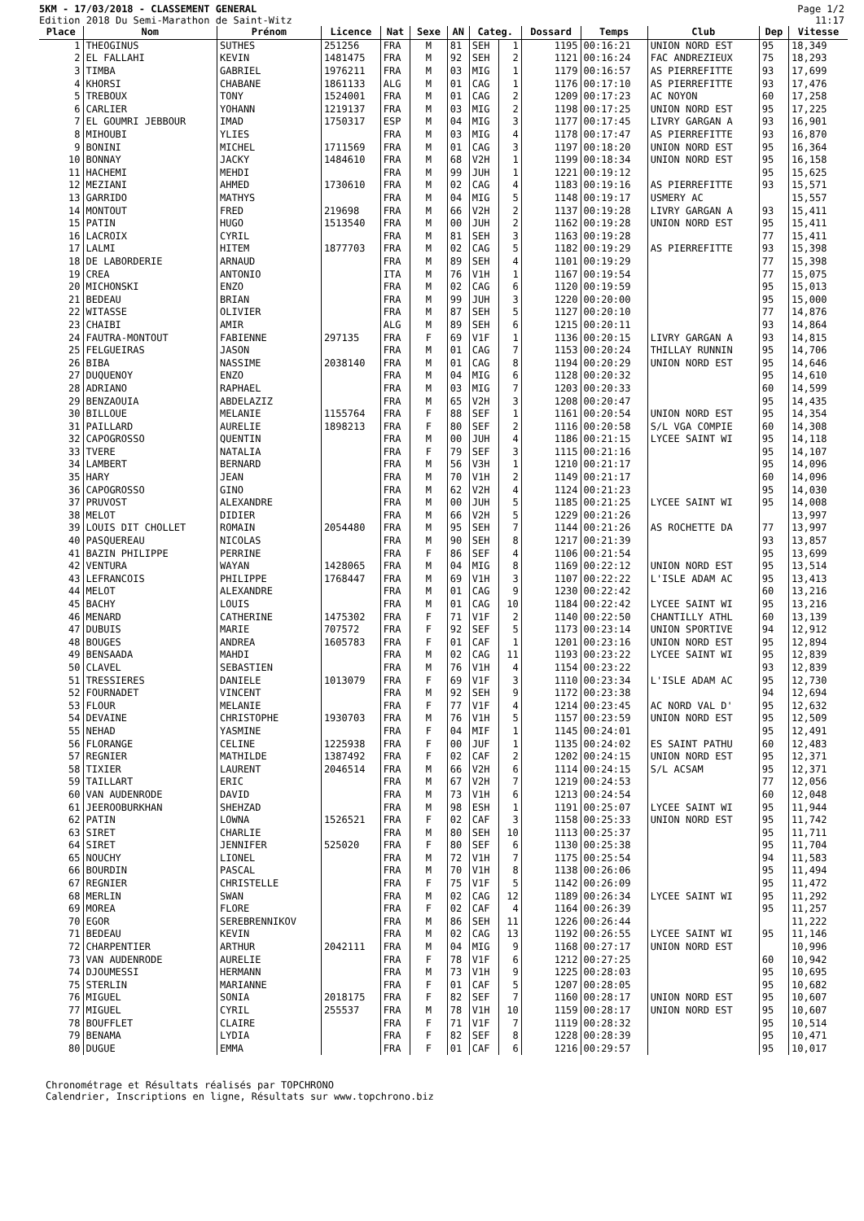5KM - 17/03/2018 - CLASSEMENT GENERAL
Edition 2018 Du Semi-Marathon de Saint-Witz
Page 1/2
11:17
| Place | Nom | Prénom | Licence | Nat | Sexe | AN | Categ. | | Dossard | Temps | Club | Dep | Vitesse |
| --- | --- | --- | --- | --- | --- | --- | --- | --- | --- | --- | --- | --- | --- |
| 1 | THEOGINUS | SUTHES | 251256 | FRA | M | 81 | SEH | 1 | 1195 | 00:16:21 | UNION NORD EST | 95 | 18,349 |
| 2 | EL FALLAHI | KEVIN | 1481475 | FRA | M | 92 | SEH | 2 | 1121 | 00:16:24 | FAC ANDREZIEUX | 75 | 18,293 |
| 3 | TIMBA | GABRIEL | 1976211 | FRA | M | 03 | MIG | 1 | 1179 | 00:16:57 | AS PIERREFITTE | 93 | 17,699 |
| 4 | KHORSI | CHABANE | 1861133 | ALG | M | 01 | CAG | 1 | 1176 | 00:17:10 | AS PIERREFITTE | 93 | 17,476 |
| 5 | TREBOUX | TONY | 1524001 | FRA | M | 01 | CAG | 2 | 1209 | 00:17:23 | AC NOYON | 60 | 17,258 |
| 6 | CARLIER | YOHANN | 1219137 | FRA | M | 03 | MIG | 2 | 1198 | 00:17:25 | UNION NORD EST | 95 | 17,225 |
| 7 | EL GOUMRI JEBBOUR | IMAD | 1750317 | ESP | M | 04 | MIG | 3 | 1177 | 00:17:45 | LIVRY GARGAN A | 93 | 16,901 |
| 8 | MIHOUBI | YLIES | | FRA | M | 03 | MIG | 4 | 1178 | 00:17:47 | AS PIERREFITTE | 93 | 16,870 |
| 9 | BONINI | MICHEL | 1711569 | FRA | M | 01 | CAG | 3 | 1197 | 00:18:20 | UNION NORD EST | 95 | 16,364 |
| 10 | BONNAY | JACKY | 1484610 | FRA | M | 68 | V2H | 1 | 1199 | 00:18:34 | UNION NORD EST | 95 | 16,158 |
| 11 | HACHEMI | MEHDI | | FRA | M | 99 | JUH | 1 | 1221 | 00:19:12 | | 95 | 15,625 |
| 12 | MEZIANI | AHMED | 1730610 | FRA | M | 02 | CAG | 4 | 1183 | 00:19:16 | AS PIERREFITTE | 93 | 15,571 |
| 13 | GARRIDO | MATHYS | | FRA | M | 04 | MIG | 5 | 1148 | 00:19:17 | USMERY AC | | 15,557 |
| 14 | MONTOUT | FRED | 219698 | FRA | M | 66 | V2H | 2 | 1137 | 00:19:28 | LIVRY GARGAN A | 93 | 15,411 |
| 15 | PATIN | HUGO | 1513540 | FRA | M | 00 | JUH | 2 | 1162 | 00:19:28 | UNION NORD EST | 95 | 15,411 |
| 16 | LACROIX | CYRIL | | FRA | M | 81 | SEH | 3 | 1163 | 00:19:28 | | 77 | 15,411 |
| 17 | LALMI | HITEM | 1877703 | FRA | M | 02 | CAG | 5 | 1182 | 00:19:29 | AS PIERREFITTE | 93 | 15,398 |
| 18 | DE LABORDERIE | ARNAUD | | FRA | M | 89 | SEH | 4 | 1101 | 00:19:29 | | 77 | 15,398 |
| 19 | CREA | ANTONIO | | ITA | M | 76 | V1H | 1 | 1167 | 00:19:54 | | 77 | 15,075 |
| 20 | MICHONSKI | ENZO | | FRA | M | 02 | CAG | 6 | 1120 | 00:19:59 | | 95 | 15,013 |
| 21 | BEDEAU | BRIAN | | FRA | M | 99 | JUH | 3 | 1220 | 00:20:00 | | 95 | 15,000 |
| 22 | WITASSE | OLIVIER | | FRA | M | 87 | SEH | 5 | 1127 | 00:20:10 | | 77 | 14,876 |
| 23 | CHAIBI | AMIR | | ALG | M | 89 | SEH | 6 | 1215 | 00:20:11 | | 93 | 14,864 |
| 24 | FAUTRA-MONTOUT | FABIENNE | 297135 | FRA | F | 69 | V1F | 1 | 1136 | 00:20:15 | LIVRY GARGAN A | 93 | 14,815 |
| 25 | FELGUEIRAS | JASON | | FRA | M | 01 | CAG | 7 | 1153 | 00:20:24 | THILLAY RUNNIN | 95 | 14,706 |
| 26 | BIBA | NASSIME | 2038140 | FRA | M | 01 | CAG | 8 | 1194 | 00:20:29 | UNION NORD EST | 95 | 14,646 |
| 27 | DUQUENOY | ENZO | | FRA | M | 04 | MIG | 6 | 1128 | 00:20:32 | | 95 | 14,610 |
| 28 | ADRIANO | RAPHAEL | | FRA | M | 03 | MIG | 7 | 1203 | 00:20:33 | | 60 | 14,599 |
| 29 | BENZAOUIA | ABDELAZIZ | | FRA | M | 65 | V2H | 3 | 1208 | 00:20:47 | | 95 | 14,435 |
| 30 | BILLOUE | MELANIE | 1155764 | FRA | F | 88 | SEF | 1 | 1161 | 00:20:54 | UNION NORD EST | 95 | 14,354 |
| 31 | PAILLARD | AURELIE | 1898213 | FRA | F | 80 | SEF | 2 | 1116 | 00:20:58 | S/L VGA COMPIE | 60 | 14,308 |
| 32 | CAPOGROSSO | QUENTIN | | FRA | M | 00 | JUH | 4 | 1186 | 00:21:15 | LYCEE SAINT WI | 95 | 14,118 |
| 33 | TVERE | NATALIA | | FRA | F | 79 | SEF | 3 | 1115 | 00:21:16 | | 95 | 14,107 |
| 34 | LAMBERT | BERNARD | | FRA | M | 56 | V3H | 1 | 1210 | 00:21:17 | | 95 | 14,096 |
| 35 | HARY | JEAN | | FRA | M | 70 | V1H | 2 | 1149 | 00:21:17 | | 60 | 14,096 |
| 36 | CAPOGROSSO | GINO | | FRA | M | 62 | V2H | 4 | 1124 | 00:21:23 | | 95 | 14,030 |
| 37 | PRUVOST | ALEXANDRE | | FRA | M | 00 | JUH | 5 | 1185 | 00:21:25 | LYCEE SAINT WI | 95 | 14,008 |
| 38 | MELOT | DIDIER | | FRA | M | 66 | V2H | 5 | 1229 | 00:21:26 | | | 13,997 |
| 39 | LOUIS DIT CHOLLET | ROMAIN | 2054480 | FRA | M | 95 | SEH | 7 | 1144 | 00:21:26 | AS ROCHETTE DA | 77 | 13,997 |
| 40 | PASQUEREAU | NICOLAS | | FRA | M | 90 | SEH | 8 | 1217 | 00:21:39 | | 93 | 13,857 |
| 41 | BAZIN PHILIPPE | PERRINE | | FRA | F | 86 | SEF | 4 | 1106 | 00:21:54 | | 95 | 13,699 |
| 42 | VENTURA | WAYAN | 1428065 | FRA | M | 04 | MIG | 8 | 1169 | 00:22:12 | UNION NORD EST | 95 | 13,514 |
| 43 | LEFRANCOIS | PHILIPPE | 1768447 | FRA | M | 69 | V1H | 3 | 1107 | 00:22:22 | L'ISLE ADAM AC | 95 | 13,413 |
| 44 | MELOT | ALEXANDRE | | FRA | M | 01 | CAG | 9 | 1230 | 00:22:42 | | 60 | 13,216 |
| 45 | BACHY | LOUIS | | FRA | M | 01 | CAG | 10 | 1184 | 00:22:42 | LYCEE SAINT WI | 95 | 13,216 |
| 46 | MENARD | CATHERINE | 1475302 | FRA | F | 71 | V1F | 2 | 1140 | 00:22:50 | CHANTILLY ATHL | 60 | 13,139 |
| 47 | DUBUIS | MARIE | 707572 | FRA | F | 92 | SEF | 5 | 1173 | 00:23:14 | UNION SPORTIVE | 94 | 12,912 |
| 48 | BOUGES | ANDREA | 1605783 | FRA | F | 01 | CAF | 1 | 1201 | 00:23:16 | UNION NORD EST | 95 | 12,894 |
| 49 | BENSAADA | MAHDI | | FRA | M | 02 | CAG | 11 | 1193 | 00:23:22 | LYCEE SAINT WI | 95 | 12,839 |
| 50 | CLAVEL | SEBASTIEN | | FRA | M | 76 | V1H | 4 | 1154 | 00:23:22 | | 93 | 12,839 |
| 51 | TRESSIERES | DANIELE | 1013079 | FRA | F | 69 | V1F | 3 | 1110 | 00:23:34 | L'ISLE ADAM AC | 95 | 12,730 |
| 52 | FOURNADET | VINCENT | | FRA | M | 92 | SEH | 9 | 1172 | 00:23:38 | | 94 | 12,694 |
| 53 | FLOUR | MELANIE | | FRA | F | 77 | V1F | 4 | 1214 | 00:23:45 | AC NORD VAL D' | 95 | 12,632 |
| 54 | DEVAINE | CHRISTOPHE | 1930703 | FRA | M | 76 | V1H | 5 | 1157 | 00:23:59 | UNION NORD EST | 95 | 12,509 |
| 55 | NEHAD | YASMINE | | FRA | F | 04 | MIF | 1 | 1145 | 00:24:01 | | 95 | 12,491 |
| 56 | FLORANGE | CELINE | 1225938 | FRA | F | 00 | JUF | 1 | 1135 | 00:24:02 | ES SAINT PATHU | 60 | 12,483 |
| 57 | REGNIER | MATHILDE | 1387492 | FRA | F | 02 | CAF | 2 | 1202 | 00:24:15 | UNION NORD EST | 95 | 12,371 |
| 58 | TIXIER | LAURENT | 2046514 | FRA | M | 66 | V2H | 6 | 1114 | 00:24:15 | S/L ACSAM | 95 | 12,371 |
| 59 | TAILLART | ERIC | | FRA | M | 67 | V2H | 7 | 1219 | 00:24:53 | | 77 | 12,056 |
| 60 | VAN AUDENRODE | DAVID | | FRA | M | 73 | V1H | 6 | 1213 | 00:24:54 | | 60 | 12,048 |
| 61 | JEEROOBURKHAN | SHEHZAD | | FRA | M | 98 | ESH | 1 | 1191 | 00:25:07 | LYCEE SAINT WI | 95 | 11,944 |
| 62 | PATIN | LOWNA | 1526521 | FRA | F | 02 | CAF | 3 | 1158 | 00:25:33 | UNION NORD EST | 95 | 11,742 |
| 63 | SIRET | CHARLIE | | FRA | M | 80 | SEH | 10 | 1113 | 00:25:37 | | 95 | 11,711 |
| 64 | SIRET | JENNIFER | 525020 | FRA | F | 80 | SEF | 6 | 1130 | 00:25:38 | | 95 | 11,704 |
| 65 | NOUCHY | LIONEL | | FRA | M | 72 | V1H | 7 | 1175 | 00:25:54 | | 94 | 11,583 |
| 66 | BOURDIN | PASCAL | | FRA | M | 70 | V1H | 8 | 1138 | 00:26:06 | | 95 | 11,494 |
| 67 | REGNIER | CHRISTELLE | | FRA | F | 75 | V1F | 5 | 1142 | 00:26:09 | | 95 | 11,472 |
| 68 | MERLIN | SWAN | | FRA | M | 02 | CAG | 12 | 1189 | 00:26:34 | LYCEE SAINT WI | 95 | 11,292 |
| 69 | MOREA | FLORE | | FRA | F | 02 | CAF | 4 | 1164 | 00:26:39 | | 95 | 11,257 |
| 70 | EGOR | SEREBRENNIKOV | | FRA | M | 86 | SEH | 11 | 1226 | 00:26:44 | | | 11,222 |
| 71 | BEDEAU | KEVIN | | FRA | M | 02 | CAG | 13 | 1192 | 00:26:55 | LYCEE SAINT WI | 95 | 11,146 |
| 72 | CHARPENTIER | ARTHUR | 2042111 | FRA | M | 04 | MIG | 9 | 1168 | 00:27:17 | UNION NORD EST | | 10,996 |
| 73 | VAN AUDENRODE | AURELIE | | FRA | F | 78 | V1F | 6 | 1212 | 00:27:25 | | 60 | 10,942 |
| 74 | DJOUMESSI | HERMANN | | FRA | M | 73 | V1H | 9 | 1225 | 00:28:03 | | 95 | 10,695 |
| 75 | STERLIN | MARIANNE | | FRA | F | 01 | CAF | 5 | 1207 | 00:28:05 | | 95 | 10,682 |
| 76 | MIGUEL | SONIA | 2018175 | FRA | F | 82 | SEF | 7 | 1160 | 00:28:17 | UNION NORD EST | 95 | 10,607 |
| 77 | MIGUEL | CYRIL | 255537 | FRA | M | 78 | V1H | 10 | 1159 | 00:28:17 | UNION NORD EST | 95 | 10,607 |
| 78 | BOUFFLET | CLAIRE | | FRA | F | 71 | V1F | 7 | 1119 | 00:28:32 | | 95 | 10,514 |
| 79 | BENAMA | LYDIA | | FRA | F | 82 | SEF | 8 | 1228 | 00:28:39 | | 95 | 10,471 |
| 80 | DUGUE | EMMA | | FRA | F | 01 | CAF | 6 | 1216 | 00:29:57 | | 95 | 10,017 |
Chronométrage et Résultats réalisés par TOPCHRONO
Calendrier, Inscriptions en ligne, Résultats sur www.topchrono.biz